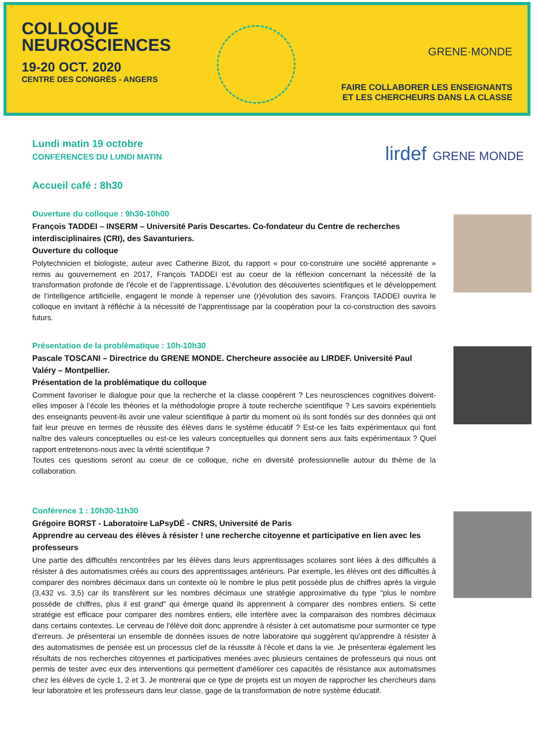COLLOQUE
NEUROSCIENCES
19-20 OCT. 2020
CENTRE DES CONGRÈS - ANGERS
GRENE·MONDE
FAIRE COLLABORER LES ENSEIGNANTS
ET LES CHERCHEURS DANS LA CLASSE
lirdef GRENE MONDE
Lundi matin 19 octobre
CONFERENCES DU LUNDI MATIN
Accueil café : 8h30
Ouverture du colloque : 9h30-10h00
François TADDEI – INSERM – Université Paris Descartes. Co-fondateur du Centre de recherches interdisciplinaires (CRI), des Savanturiers.
Ouverture du colloque
Polytechnicien et biologiste, auteur avec Catherine Bizot, du rapport « pour co-construire une société apprenante » remis au gouvernement en 2017, François TADDEI est au coeur de la réflexion concernant la nécessité de la transformation profonde de l’école et de l’apprentissage. L’évolution des découvertes scientifiques et le développement de l’intelligence artificielle, engagent le monde à repenser une (r)évolution des savoirs. François TADDEI ouvrira le colloque en invitant à réfléchir à la nécessité de l’apprentissage par la coopération pour la co-construction des savoirs futurs.
Présentation de la problématique : 10h-10h30
Pascale TOSCANI – Directrice du GRENE MONDE. Chercheure associée au LIRDEF. Université Paul Valéry – Montpellier.
Présentation de la problématique du colloque
Comment favoriser le dialogue pour que la recherche et la classe coopèrent ? Les neurosciences cognitives doivent-elles imposer à l’école les théories et la méthodologie propre à toute recherche scientifique ? Les savoirs expérientiels des enseignants peuvent-ils avoir une valeur scientifique à partir du moment où ils sont fondés sur des données qui ont fait leur preuve en termes de réussite des élèves dans le système éducatif ? Est-ce les faits expérimentaux qui font naître des valeurs conceptuelles ou est-ce les valeurs conceptuelles qui donnent sens aux faits expérimentaux ? Quel rapport entretenons-nous avec la vérité scientifique ?
Toutes ces questions seront au coeur de ce colloque, riche en diversité professionnelle autour du thème de la collaboration.
Conférence 1 : 10h30-11h30
Grégoire BORST - Laboratoire LaPsyDÉ - CNRS, Université de Paris
Apprendre au cerveau des élèves à résister ! une recherche citoyenne et participative en lien avec les professeurs
Une partie des difficultés rencontrées par les élèves dans leurs apprentissages scolaires sont liées à des difficultés à résister à des automatismes créés au cours des apprentissages antérieurs. Par exemple, les élèves ont des difficultés à comparer des nombres décimaux dans un contexte où le nombre le plus petit possède plus de chiffres après la virgule (3,432 vs. 3,5) car ils transfèrent sur les nombres décimaux une stratégie approximative du type "plus le nombre possède de chiffres, plus il est grand" qui émerge quand ils apprennent à comparer des nombres entiers. Si cette stratégie est efficace pour comparer des nombres entiers, elle interfère avec la comparaison des nombres décimaux dans certains contextes. Le cerveau de l'élève doit donc apprendre à résister à cet automatisme pour surmonter ce type d'erreurs. Je présenterai un ensemble de données issues de notre laboratoire qui suggèrent qu'apprendre à résister à des automatismes de pensée est un processus clef de la réussite à l'école et dans la vie. Je présenterai également les résultats de nos recherches citoyennes et participatives menées avec plusieurs centaines de professeurs qui nous ont permis de tester avec eux des interventions qui permettent d'améliorer ces capacités de résistance aux automatismes chez les élèves de cycle 1, 2 et 3. Je montrerai que ce type de projets est un moyen de rapprocher les chercheurs dans leur laboratoire et les professeurs dans leur classe, gage de la transformation de notre système éducatif.